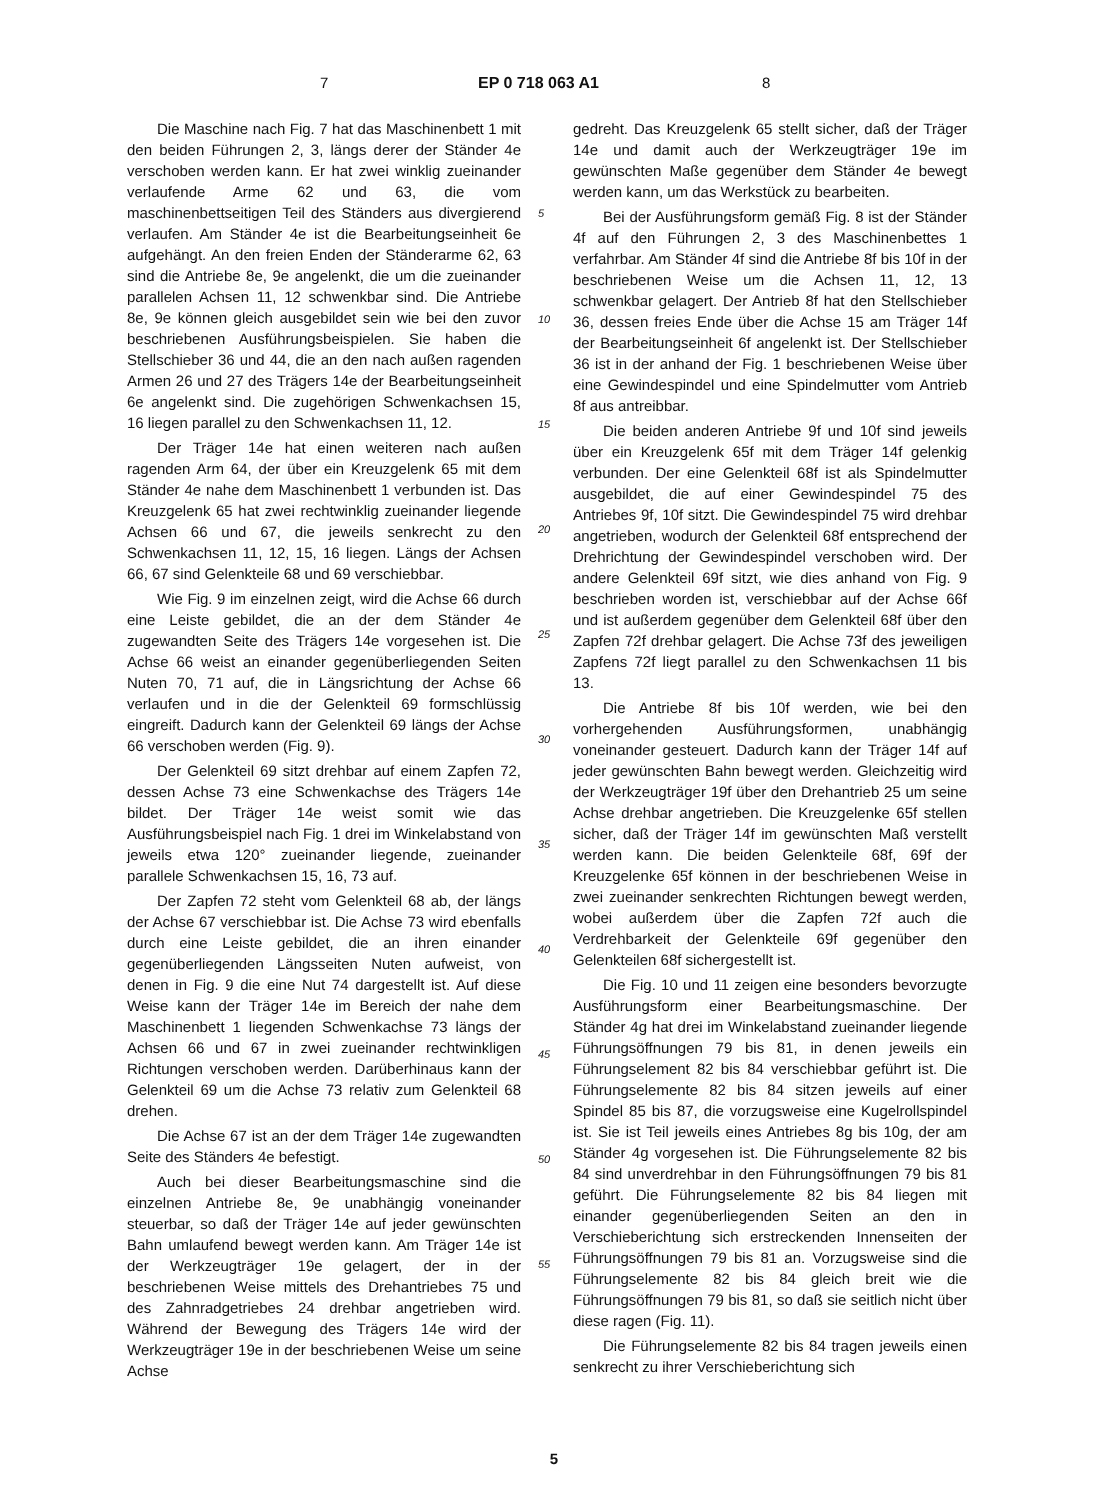7 EP 0 718 063 A1 8
Die Maschine nach Fig. 7 hat das Maschinenbett 1 mit den beiden Führungen 2, 3, längs derer der Ständer 4e verschoben werden kann. Er hat zwei winklig zueinander verlaufende Arme 62 und 63, die vom maschinenbettseitigen Teil des Ständers aus divergierend verlaufen. Am Ständer 4e ist die Bearbeitungseinheit 6e aufgehängt. An den freien Enden der Ständerarme 62, 63 sind die Antriebe 8e, 9e angelenkt, die um die zueinander parallelen Achsen 11, 12 schwenkbar sind. Die Antriebe 8e, 9e können gleich ausgebildet sein wie bei den zuvor beschriebenen Ausführungsbeispielen. Sie haben die Stellschieber 36 und 44, die an den nach außen ragenden Armen 26 und 27 des Trägers 14e der Bearbeitungseinheit 6e angelenkt sind. Die zugehörigen Schwenkachsen 15, 16 liegen parallel zu den Schwenkachsen 11, 12.
Der Träger 14e hat einen weiteren nach außen ragenden Arm 64, der über ein Kreuzgelenk 65 mit dem Ständer 4e nahe dem Maschinenbett 1 verbunden ist. Das Kreuzgelenk 65 hat zwei rechtwinklig zueinander liegende Achsen 66 und 67, die jeweils senkrecht zu den Schwenkachsen 11, 12, 15, 16 liegen. Längs der Achsen 66, 67 sind Gelenkteile 68 und 69 verschiebbar.
Wie Fig. 9 im einzelnen zeigt, wird die Achse 66 durch eine Leiste gebildet, die an der dem Ständer 4e zugewandten Seite des Trägers 14e vorgesehen ist. Die Achse 66 weist an einander gegenüberliegenden Seiten Nuten 70, 71 auf, die in Längsrichtung der Achse 66 verlaufen und in die der Gelenkteil 69 formschlüssig eingreift. Dadurch kann der Gelenkteil 69 längs der Achse 66 verschoben werden (Fig. 9).
Der Gelenkteil 69 sitzt drehbar auf einem Zapfen 72, dessen Achse 73 eine Schwenkachse des Trägers 14e bildet. Der Träger 14e weist somit wie das Ausführungsbeispiel nach Fig. 1 drei im Winkelabstand von jeweils etwa 120° zueinander liegende, zueinander parallele Schwenkachsen 15, 16, 73 auf.
Der Zapfen 72 steht vom Gelenkteil 68 ab, der längs der Achse 67 verschiebbar ist. Die Achse 73 wird ebenfalls durch eine Leiste gebildet, die an ihren einander gegenüberliegenden Längsseiten Nuten aufweist, von denen in Fig. 9 die eine Nut 74 dargestellt ist. Auf diese Weise kann der Träger 14e im Bereich der nahe dem Maschinenbett 1 liegenden Schwenkachse 73 längs der Achsen 66 und 67 in zwei zueinander rechtwinkligen Richtungen verschoben werden. Darüberhinaus kann der Gelenkteil 69 um die Achse 73 relativ zum Gelenkteil 68 drehen.
Die Achse 67 ist an der dem Träger 14e zugewandten Seite des Ständers 4e befestigt.
Auch bei dieser Bearbeitungsmaschine sind die einzelnen Antriebe 8e, 9e unabhängig voneinander steuerbar, so daß der Träger 14e auf jeder gewünschten Bahn umlaufend bewegt werden kann. Am Träger 14e ist der Werkzeugträger 19e gelagert, der in der beschriebenen Weise mittels des Drehantriebes 75 und des Zahnradgetriebes 24 drehbar angetrieben wird. Während der Bewegung des Trägers 14e wird der Werkzeugträger 19e in der beschriebenen Weise um seine Achse
gedreht. Das Kreuzgelenk 65 stellt sicher, daß der Träger 14e und damit auch der Werkzeugträger 19e im gewünschten Maße gegenüber dem Ständer 4e bewegt werden kann, um das Werkstück zu bearbeiten.
Bei der Ausführungsform gemäß Fig. 8 ist der Ständer 4f auf den Führungen 2, 3 des Maschinenbettes 1 verfahrbar. Am Ständer 4f sind die Antriebe 8f bis 10f in der beschriebenen Weise um die Achsen 11, 12, 13 schwenkbar gelagert. Der Antrieb 8f hat den Stellschieber 36, dessen freies Ende über die Achse 15 am Träger 14f der Bearbeitungseinheit 6f angelenkt ist. Der Stellschieber 36 ist in der anhand der Fig. 1 beschriebenen Weise über eine Gewindespindel und eine Spindelmutter vom Antrieb 8f aus antreibbar.
Die beiden anderen Antriebe 9f und 10f sind jeweils über ein Kreuzgelenk 65f mit dem Träger 14f gelenkig verbunden. Der eine Gelenkteil 68f ist als Spindelmutter ausgebildet, die auf einer Gewindespindel 75 des Antriebes 9f, 10f sitzt. Die Gewindespindel 75 wird drehbar angetrieben, wodurch der Gelenkteil 68f entsprechend der Drehrichtung der Gewindespindel verschoben wird. Der andere Gelenkteil 69f sitzt, wie dies anhand von Fig. 9 beschrieben worden ist, verschiebbar auf der Achse 66f und ist außerdem gegenüber dem Gelenkteil 68f über den Zapfen 72f drehbar gelagert. Die Achse 73f des jeweiligen Zapfens 72f liegt parallel zu den Schwenkachsen 11 bis 13.
Die Antriebe 8f bis 10f werden, wie bei den vorhergehenden Ausführungsformen, unabhängig voneinander gesteuert. Dadurch kann der Träger 14f auf jeder gewünschten Bahn bewegt werden. Gleichzeitig wird der Werkzeugträger 19f über den Drehantrieb 25 um seine Achse drehbar angetrieben. Die Kreuzgelenke 65f stellen sicher, daß der Träger 14f im gewünschten Maß verstellt werden kann. Die beiden Gelenkteile 68f, 69f der Kreuzgelenke 65f können in der beschriebenen Weise in zwei zueinander senkrechten Richtungen bewegt werden, wobei außerdem über die Zapfen 72f auch die Verdrehbarkeit der Gelenkteile 69f gegenüber den Gelenkteilen 68f sichergestellt ist.
Die Fig. 10 und 11 zeigen eine besonders bevorzugte Ausführungsform einer Bearbeitungsmaschine. Der Ständer 4g hat drei im Winkelabstand zueinander liegende Führungsöffnungen 79 bis 81, in denen jeweils ein Führungselement 82 bis 84 verschiebbar geführt ist. Die Führungselemente 82 bis 84 sitzen jeweils auf einer Spindel 85 bis 87, die vorzugsweise eine Kugelrollspindel ist. Sie ist Teil jeweils eines Antriebes 8g bis 10g, der am Ständer 4g vorgesehen ist. Die Führungselemente 82 bis 84 sind unverdrehbar in den Führungsöffnungen 79 bis 81 geführt. Die Führungselemente 82 bis 84 liegen mit einander gegenüberliegenden Seiten an den in Verschieberichtung sich erstreckenden Innenseiten der Führungsöffnungen 79 bis 81 an. Vorzugsweise sind die Führungselemente 82 bis 84 gleich breit wie die Führungsöffnungen 79 bis 81, so daß sie seitlich nicht über diese ragen (Fig. 11).
Die Führungselemente 82 bis 84 tragen jeweils einen senkrecht zu ihrer Verschieberichtung sich
5
10
15
20
25
30
35
40
45
50
55
5